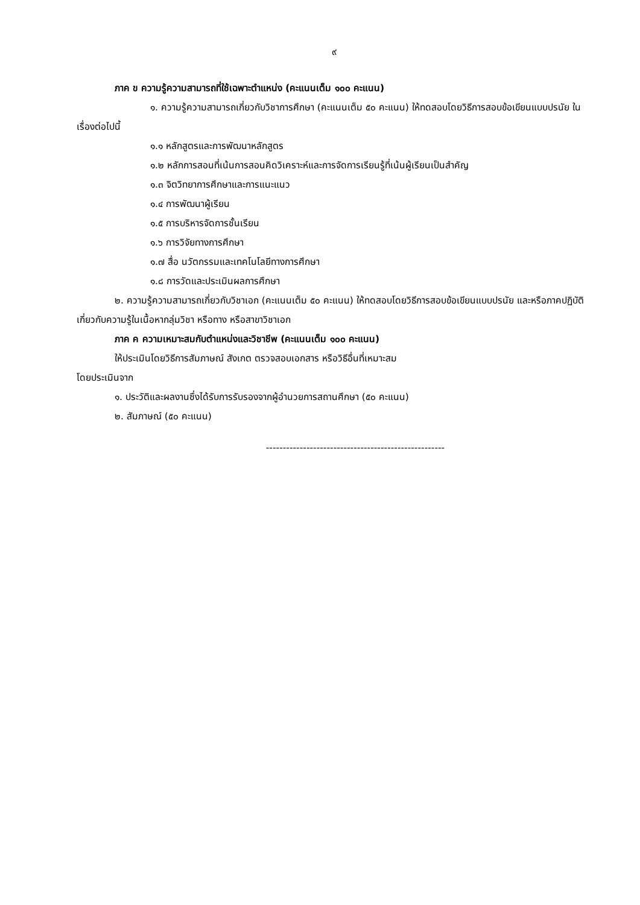๙
ภาค ข ความรู้ความสามารถที่ใช้เฉพาะตำแหน่ง (คะแนนเต็ม ๑๐๐ คะแนน)
๑. ความรู้ความสามารถเกี่ยวกับวิชาการศึกษา (คะแนนเต็ม ๕๐ คะแนน) ให้ทดสอบโดยวิธีการสอบข้อเขียนแบบปรนัย ในเรื่องต่อไปนี้
๑.๑ หลักสูตรและการพัฒนาหลักสูตร
๑.๒ หลักการสอนที่เน้นการสอนคิดวิเคราะห์และการจัดการเรียนรู้ที่เน้นผู้เรียนเป็นสำคัญ
๑.๓ จิตวิทยาการศึกษาและการแนะแนว
๑.๔ การพัฒนาผู้เรียน
๑.๕ การบริหารจัดการชั้นเรียน
๑.๖ การวิจัยทางการศึกษา
๑.๗ สื่อ นวัตกรรมและเทคโนโลยีทางการศึกษา
๑.๘ การวัดและประเมินผลการศึกษา
๒. ความรู้ความสามารถเกี่ยวกับวิชาเอก (คะแนนเต็ม ๕๐ คะแนน) ให้ทดสอบโดยวิธีการสอบข้อเขียนแบบปรนัย และหรือภาคปฏิบัติเกี่ยวกับความรู้ในเนื้อหากลุ่มวิชา หรือทาง หรือสาขาวิชาเอก
ภาค ค ความเหมาะสมกับตำแหน่งและวิชาชีพ (คะแนนเต็ม ๑๐๐ คะแนน)
ให้ประเมินโดยวิธีการสัมภาษณ์ สังเกต ตรวจสอบเอกสาร หรือวิธีอื่นที่เหมาะสม
โดยประเมินจาก
๑. ประวัติและผลงานซึ่งได้รับการรับรองจากผู้อำนวยการสถานศึกษา (๕๐ คะแนน)
๒. สัมภาษณ์ (๕๐ คะแนน)
-----------------------------------------------------